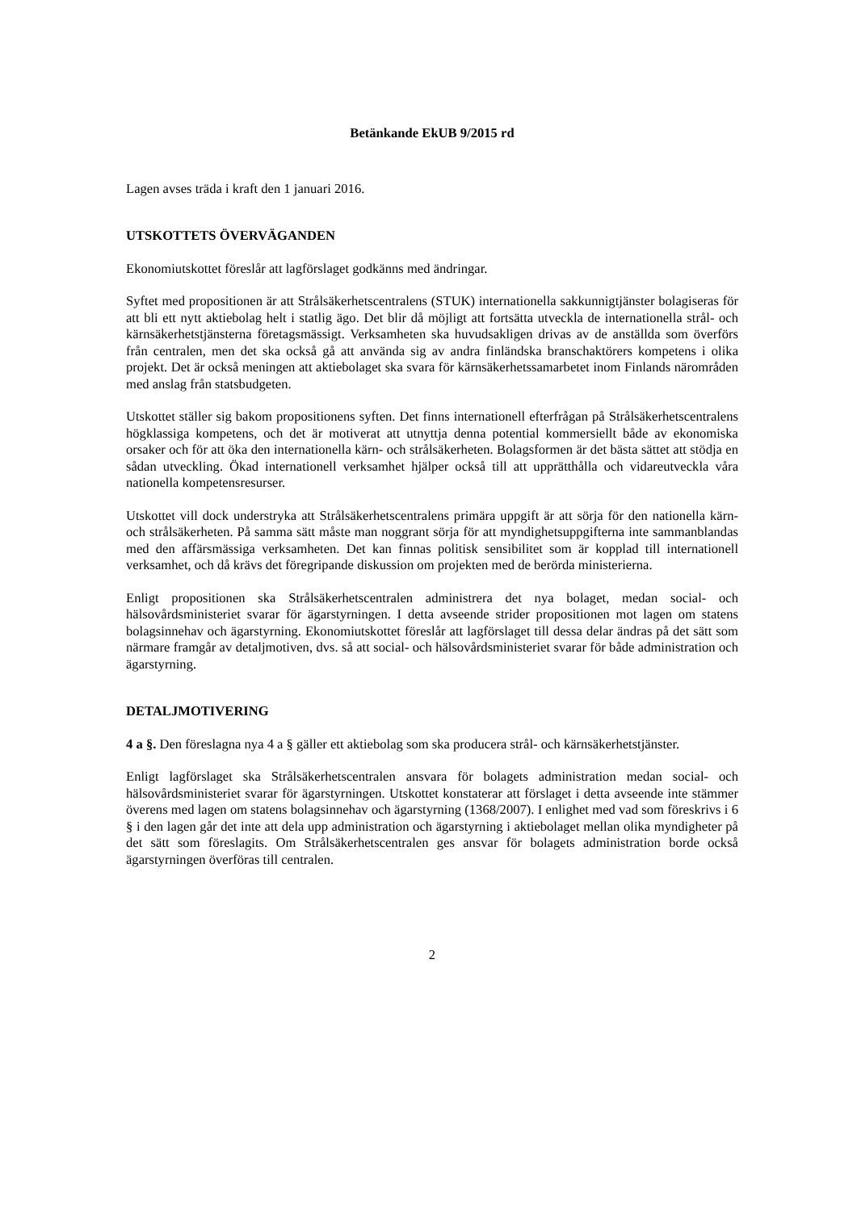Betänkande EkUB 9/2015 rd
Lagen avses träda i kraft den 1 januari 2016.
UTSKOTTETS ÖVERVÄGANDEN
Ekonomiutskottet föreslår att lagförslaget godkänns med ändringar.
Syftet med propositionen är att Strålsäkerhetscentralens (STUK) internationella sakkunnigtjänster bolagiseras för att bli ett nytt aktiebolag helt i statlig ägo. Det blir då möjligt att fortsätta utveckla de internationella strål- och kärnsäkerhetstjänsterna företagsmässigt. Verksamheten ska huvudsakligen drivas av de anställda som överförs från centralen, men det ska också gå att använda sig av andra finländska branschaktörers kompetens i olika projekt. Det är också meningen att aktiebolaget ska svara för kärnsäkerhetssamarbetet inom Finlands närområden med anslag från statsbudgeten.
Utskottet ställer sig bakom propositionens syften. Det finns internationell efterfrågan på Strålsäkerhetscentralens högklassiga kompetens, och det är motiverat att utnyttja denna potential kommersiellt både av ekonomiska orsaker och för att öka den internationella kärn- och strålsäkerheten. Bolagsformen är det bästa sättet att stödja en sådan utveckling. Ökad internationell verksamhet hjälper också till att upprätthålla och vidareutveckla våra nationella kompetensresurser.
Utskottet vill dock understryka att Strålsäkerhetscentralens primära uppgift är att sörja för den nationella kärn- och strålsäkerheten. På samma sätt måste man noggrant sörja för att myndighetsuppgifterna inte sammanblandas med den affärsmässiga verksamheten. Det kan finnas politisk sensibilitet som är kopplad till internationell verksamhet, och då krävs det föregripande diskussion om projekten med de berörda ministerierna.
Enligt propositionen ska Strålsäkerhetscentralen administrera det nya bolaget, medan social- och hälsovårdsministeriet svarar för ägarstyrningen. I detta avseende strider propositionen mot lagen om statens bolagsinnehav och ägarstyrning. Ekonomiutskottet föreslår att lagförslaget till dessa delar ändras på det sätt som närmare framgår av detaljmotiven, dvs. så att social- och hälsovårdsministeriet svarar för både administration och ägarstyrning.
DETALJMOTIVERING
4 a §. Den föreslagna nya 4 a § gäller ett aktiebolag som ska producera strål- och kärnsäkerhetstjänster.
Enligt lagförslaget ska Strålsäkerhetscentralen ansvara för bolagets administration medan social- och hälsovårdsministeriet svarar för ägarstyrningen. Utskottet konstaterar att förslaget i detta avseende inte stämmer överens med lagen om statens bolagsinnehav och ägarstyrning (1368/2007). I enlighet med vad som föreskrivs i 6 § i den lagen går det inte att dela upp administration och ägarstyrning i aktiebolaget mellan olika myndigheter på det sätt som föreslagits. Om Strålsäkerhetscentralen ges ansvar för bolagets administration borde också ägarstyrningen överföras till centralen.
2